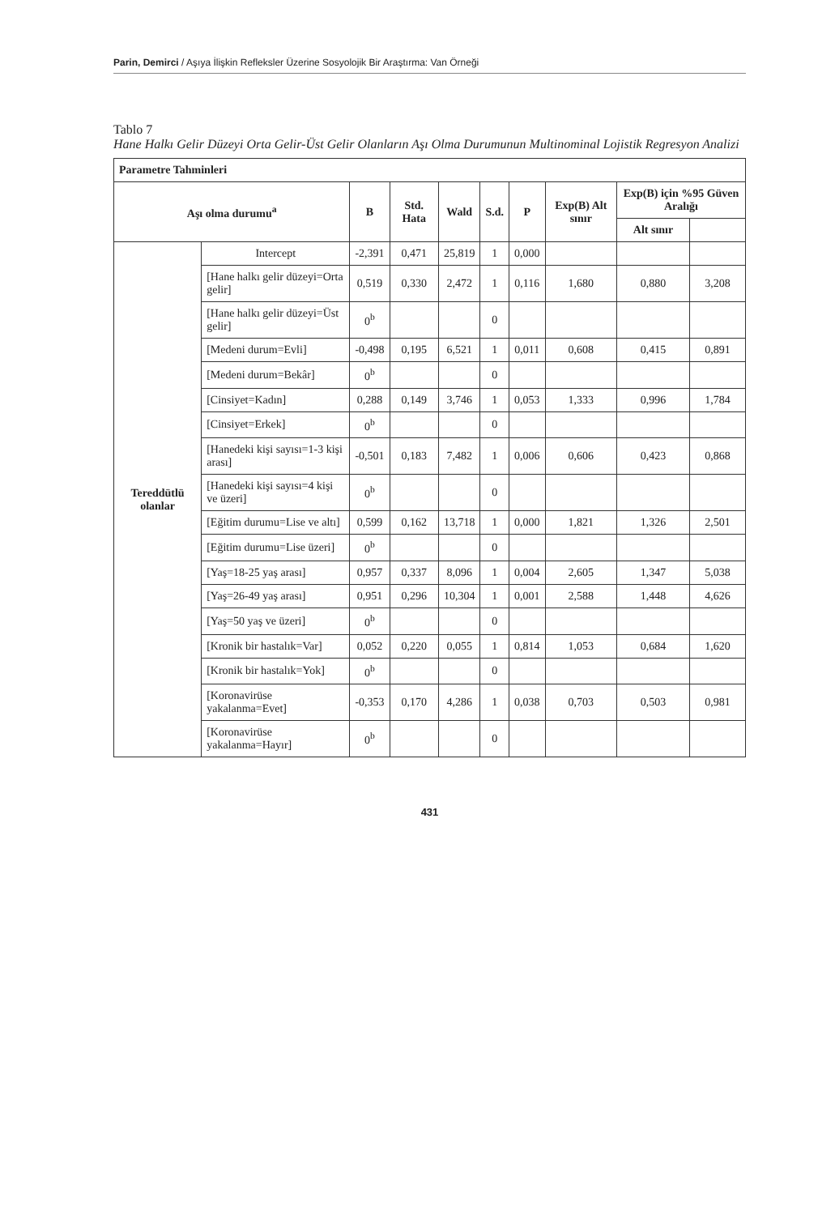Parin, Demirci / Aşıya İlişkin Refleksler Üzerine Sosyolojik Bir Araştırma: Van Örneği
Tablo 7
Hane Halkı Gelir Düzeyi Orta Gelir-Üst Gelir Olanların Aşı Olma Durumunun Multinominal Lojistik Regresyon Analizi
| Parametre Tahminleri | | | | | | | | | |
| --- | --- | --- | --- | --- | --- | --- | --- | --- | --- |
| Aşı olma durumu<sup>a</sup> | | B | Std. Hata | Wald | S.d. | P | Exp(B) Alt sınır | Exp(B) için %95 Güven Aralığı | |
| | | | | | | | | Alt sınır | |
| Tereddütlü olanlar | Intercept | -2,391 | 0,471 | 25,819 | 1 | 0,000 | | | |
| | [Hane halkı gelir düzeyi=Orta gelir] | 0,519 | 0,330 | 2,472 | 1 | 0,116 | 1,680 | 0,880 | 3,208 |
| | [Hane halkı gelir düzeyi=Üst gelir] | 0<sup>b</sup> | | | 0 | | | | |
| | [Medeni durum=Evli] | -0,498 | 0,195 | 6,521 | 1 | 0,011 | 0,608 | 0,415 | 0,891 |
| | [Medeni durum=Bekâr] | 0<sup>b</sup> | | | 0 | | | | |
| | [Cinsiyet=Kadın] | 0,288 | 0,149 | 3,746 | 1 | 0,053 | 1,333 | 0,996 | 1,784 |
| | [Cinsiyet=Erkek] | 0<sup>b</sup> | | | 0 | | | | |
| | [Hanedeki kişi sayısı=1-3 kişi arası] | -0,501 | 0,183 | 7,482 | 1 | 0,006 | 0,606 | 0,423 | 0,868 |
| | [Hanedeki kişi sayısı=4 kişi ve üzeri] | 0<sup>b</sup> | | | 0 | | | | |
| | [Eğitim durumu=Lise ve altı] | 0,599 | 0,162 | 13,718 | 1 | 0,000 | 1,821 | 1,326 | 2,501 |
| | [Eğitim durumu=Lise üzeri] | 0<sup>b</sup> | | | 0 | | | | |
| | [Yaş=18-25 yaş arası] | 0,957 | 0,337 | 8,096 | 1 | 0,004 | 2,605 | 1,347 | 5,038 |
| | [Yaş=26-49 yaş arası] | 0,951 | 0,296 | 10,304 | 1 | 0,001 | 2,588 | 1,448 | 4,626 |
| | [Yaş=50 yaş ve üzeri] | 0<sup>b</sup> | | | 0 | | | | |
| | [Kronik bir hastalık=Var] | 0,052 | 0,220 | 0,055 | 1 | 0,814 | 1,053 | 0,684 | 1,620 |
| | [Kronik bir hastalık=Yok] | 0<sup>b</sup> | | | 0 | | | | |
| | [Koronavirüse yakalanma=Evet] | -0,353 | 0,170 | 4,286 | 1 | 0,038 | 0,703 | 0,503 | 0,981 |
| | [Koronavirüse yakalanma=Hayır] | 0<sup>b</sup> | | | 0 | | | | |
431